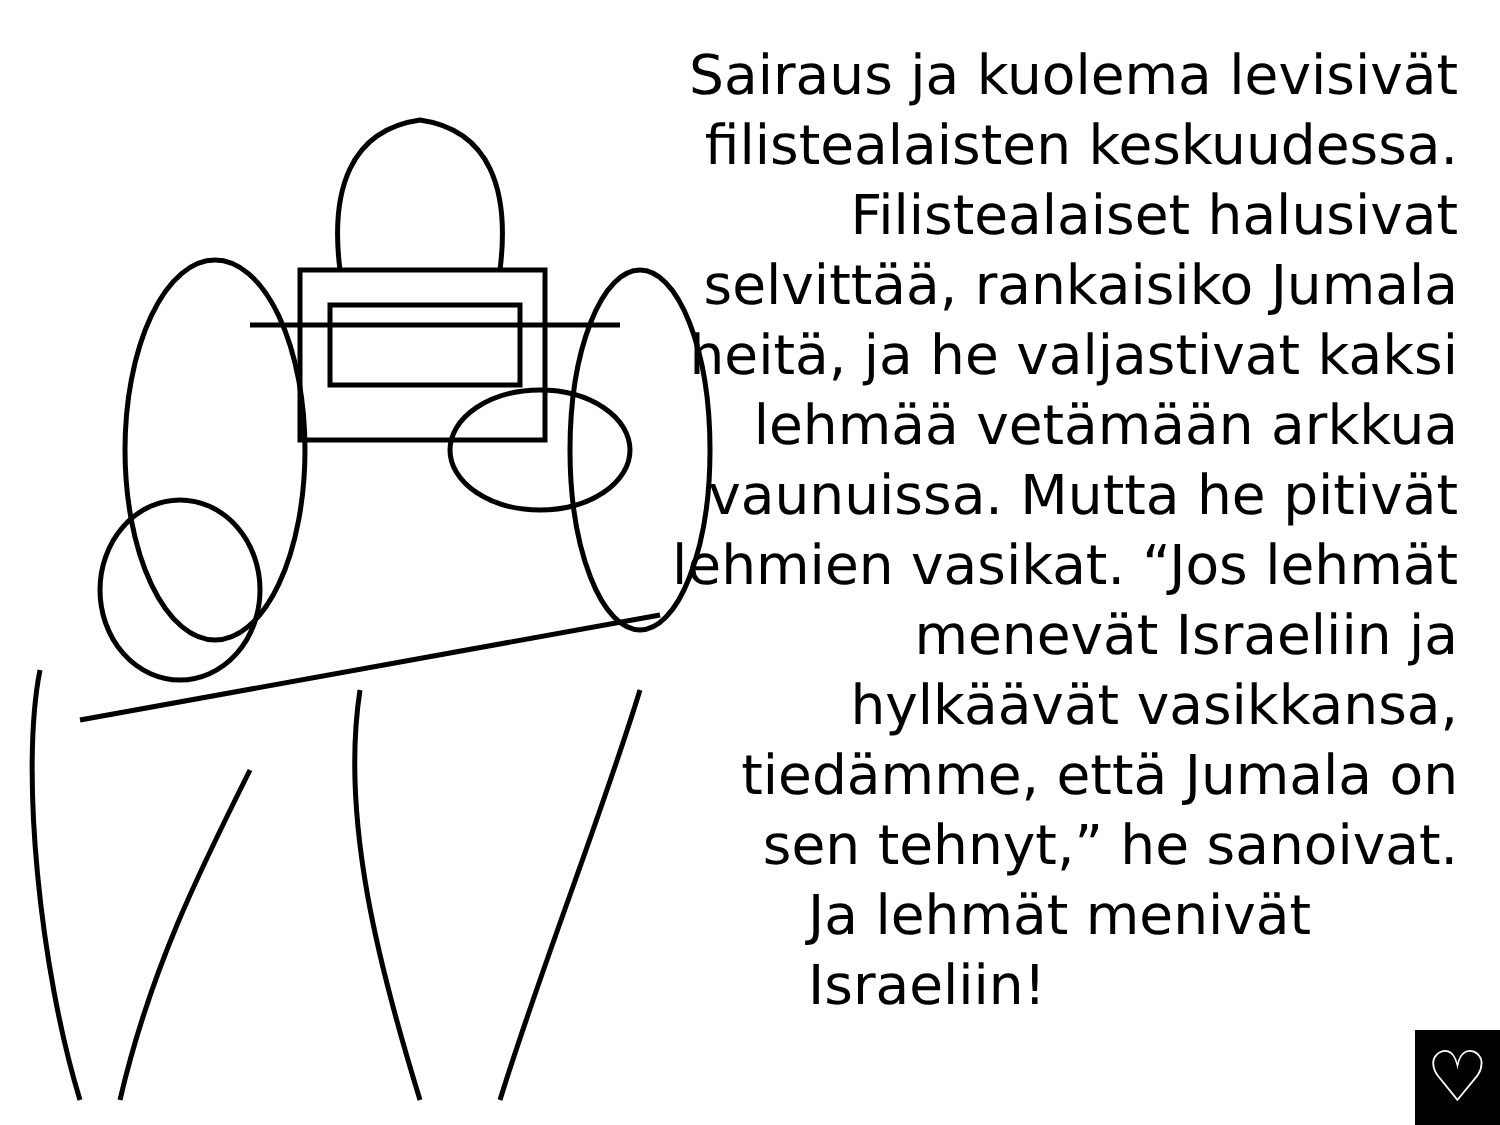Sairaus ja kuolema levisivät filistealaisten keskuudessa. Filistealaiset halusivat selvittää, rankaisiko Jumala heitä, ja he valjastivat kaksi lehmää vetämään arkkua vaunuissa. Mutta he pitivät lehmien vasikat. “Jos lehmät menevät Israeliin ja hylkäävät vasikkansa, tiedämme, että Jumala on sen tehnyt,” he sanoivat.
Ja lehmät menivät Israeliin!
♡